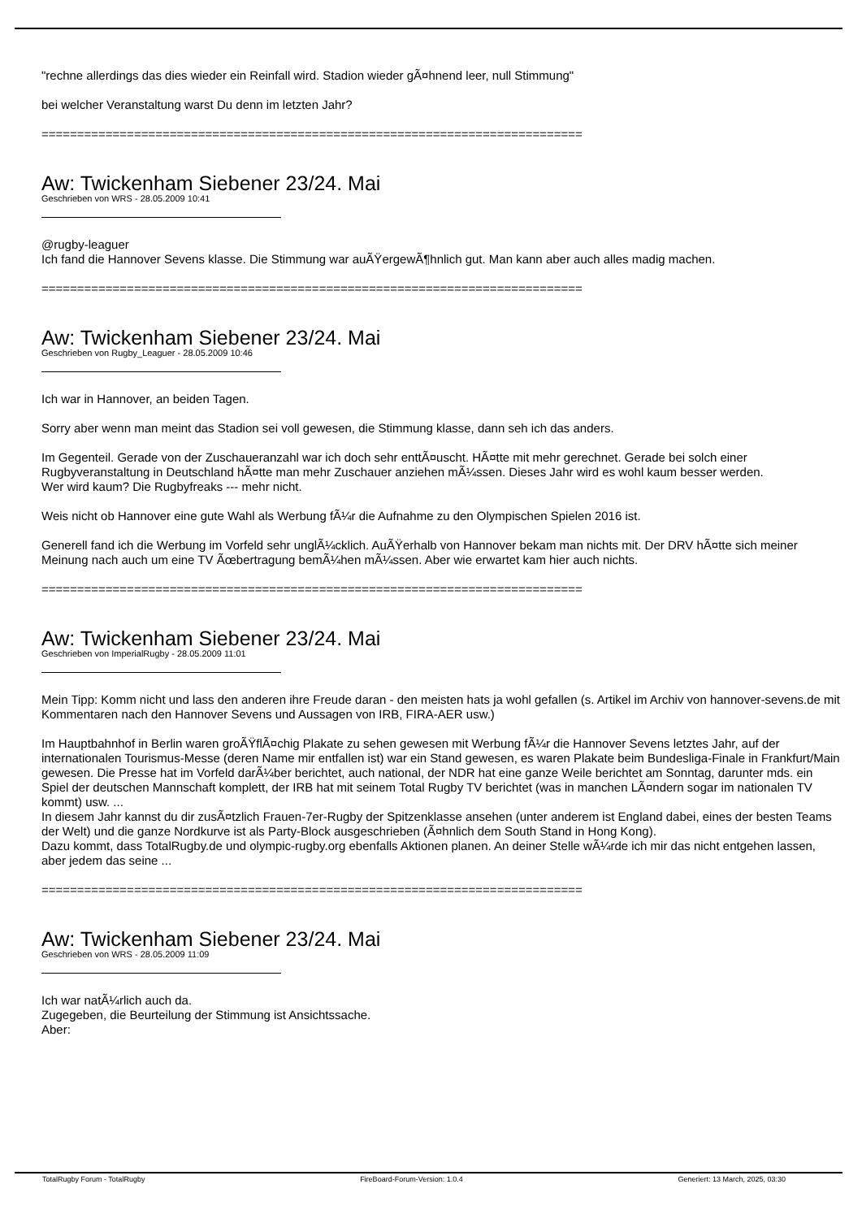"rechne allerdings das dies wieder ein Reinfall wird. Stadion wieder gÃ¤hnend leer, null Stimmung"
bei welcher Veranstaltung warst Du denn im letzten Jahr?
============================================================================
Aw: Twickenham Siebener 23/24. Mai
Geschrieben von WRS - 28.05.2009 10:41
@rugby-leaguer
Ich fand die Hannover Sevens klasse. Die Stimmung war auÃŸergewÃ¶hnlich gut. Man kann aber auch alles madig machen.
============================================================================
Aw: Twickenham Siebener 23/24. Mai
Geschrieben von Rugby_Leaguer - 28.05.2009 10:46
Ich war in Hannover, an beiden Tagen.
Sorry aber wenn man meint das Stadion sei voll gewesen, die Stimmung klasse, dann seh ich das anders.
Im Gegenteil. Gerade von der Zuschaueranzahl war ich doch sehr enttÃ¤uscht. HÃ¤tte mit mehr gerechnet. Gerade bei solch einer Rugbyveranstaltung in Deutschland hÃ¤tte man mehr Zuschauer anziehen mÃ¼ssen. Dieses Jahr wird es wohl kaum besser werden.
Wer wird kaum? Die Rugbyfreaks --- mehr nicht.
Weis nicht ob Hannover eine gute Wahl als Werbung fÃ¼r die Aufnahme zu den Olympischen Spielen 2016 ist.
Generell fand ich die Werbung im Vorfeld sehr unglÃ¼cklich. AuÃŸerhalb von Hannover bekam man nichts mit. Der DRV hÃ¤tte sich meiner Meinung nach auch um eine TV Ãœbertragung bemÃ¼hen mÃ¼ssen. Aber wie erwartet kam hier auch nichts.
============================================================================
Aw: Twickenham Siebener 23/24. Mai
Geschrieben von ImperialRugby - 28.05.2009 11:01
Mein Tipp: Komm nicht und lass den anderen ihre Freude daran - den meisten hats ja wohl gefallen (s. Artikel im Archiv von hannover-sevens.de mit Kommentaren nach den Hannover Sevens und Aussagen von IRB, FIRA-AER usw.)
Im Hauptbahnhof in Berlin waren groÃŸflÃ¤chig Plakate zu sehen gewesen mit Werbung fÃ¼r die Hannover Sevens letztes Jahr, auf der internationalen Tourismus-Messe (deren Name mir entfallen ist) war ein Stand gewesen, es waren Plakate beim Bundesliga-Finale in Frankfurt/Main gewesen. Die Presse hat im Vorfeld darÃ¼ber berichtet, auch national, der NDR hat eine ganze Weile berichtet am Sonntag, darunter mds. ein Spiel der deutschen Mannschaft komplett, der IRB hat mit seinem Total Rugby TV berichtet (was in manchen LÃ¤ndern sogar im nationalen TV kommt) usw. ...
In diesem Jahr kannst du dir zusÃ¤tzlich Frauen-7er-Rugby der Spitzenklasse ansehen (unter anderem ist England dabei, eines der besten Teams der Welt) und die ganze Nordkurve ist als Party-Block ausgeschrieben (Ã¤hnlich dem South Stand in Hong Kong).
Dazu kommt, dass TotalRugby.de und olympic-rugby.org ebenfalls Aktionen planen. An deiner Stelle wÃ¼rde ich mir das nicht entgehen lassen, aber jedem das seine ...
============================================================================
Aw: Twickenham Siebener 23/24. Mai
Geschrieben von WRS - 28.05.2009 11:09
Ich war natÃ¼rlich auch da.
Zugegeben, die Beurteilung der Stimmung ist Ansichtssache.
Aber:
TotalRugby Forum - TotalRugby FireBoard-Forum-Version: 1.0.4 Generiert: 13 March, 2025, 03:30